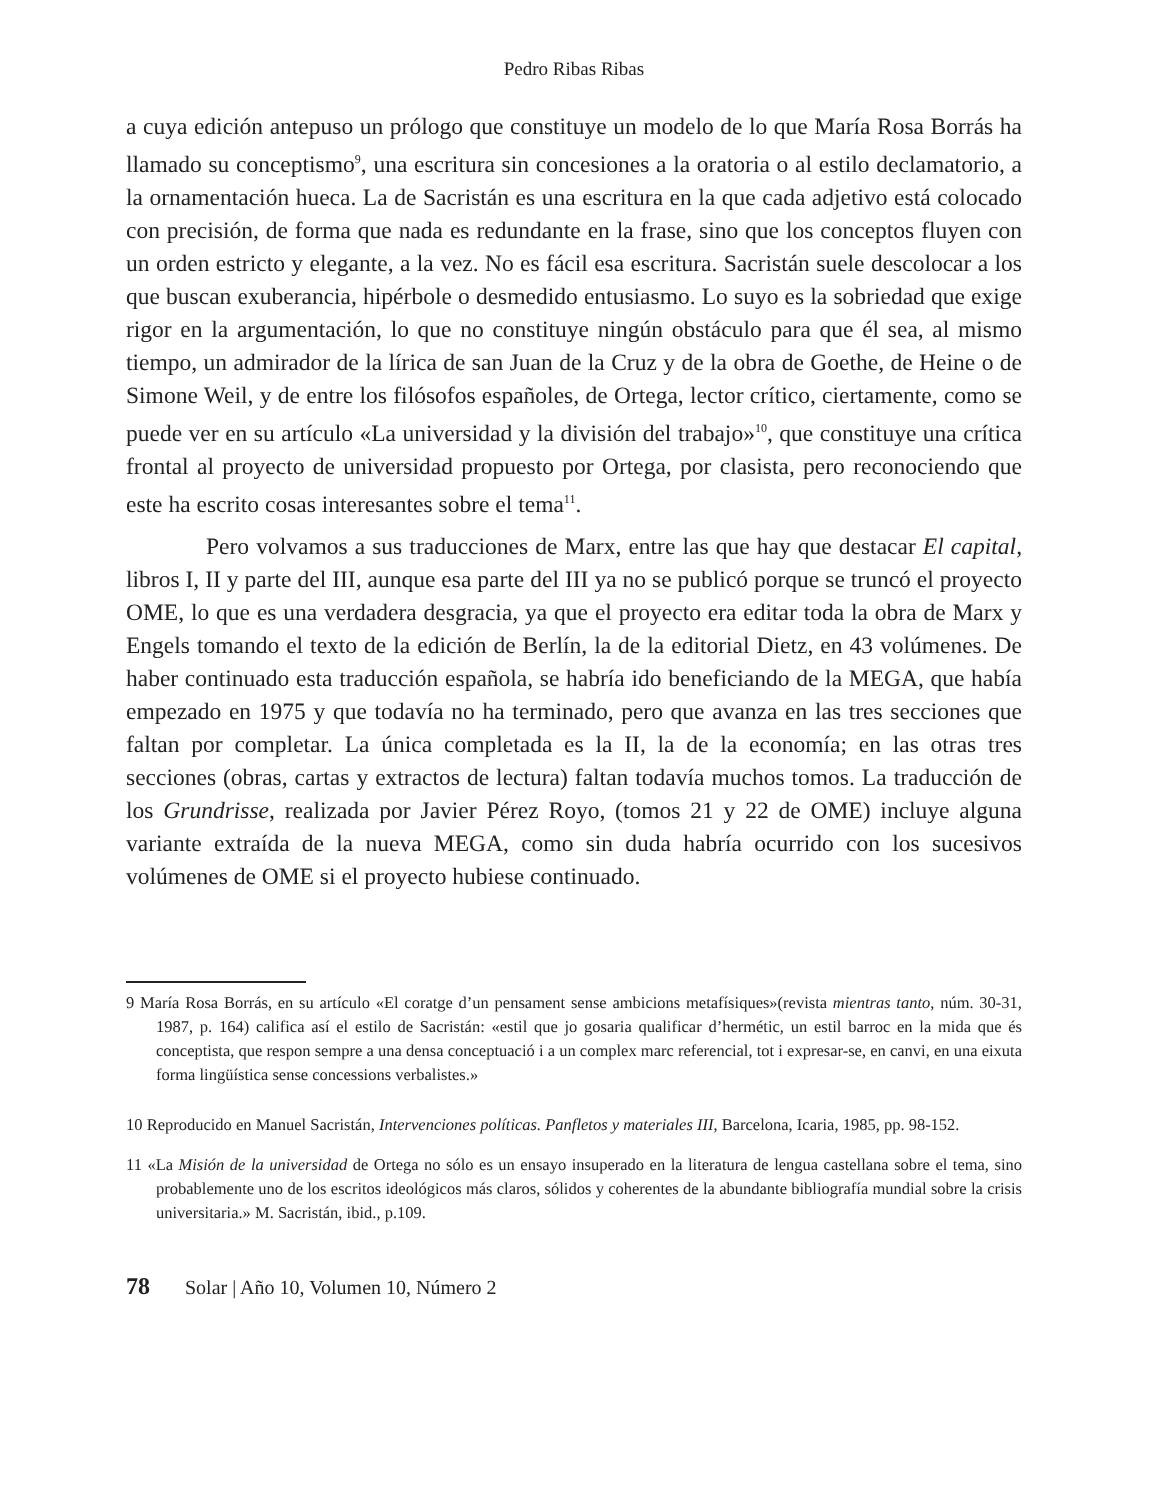Pedro Ribas Ribas
a cuya edición antepuso un prólogo que constituye un modelo de lo que María Rosa Borrás ha llamado su conceptismo<sup>9</sup>, una escritura sin concesiones a la oratoria o al estilo declamatorio, a la ornamentación hueca. La de Sacristán es una escritura en la que cada adjetivo está colocado con precisión, de forma que nada es redundante en la frase, sino que los conceptos fluyen con un orden estricto y elegante, a la vez. No es fácil esa escritura. Sacristán suele descolocar a los que buscan exuberancia, hipérbole o desmedido entusiasmo. Lo suyo es la sobriedad que exige rigor en la argumentación, lo que no constituye ningún obstáculo para que él sea, al mismo tiempo, un admirador de la lírica de san Juan de la Cruz y de la obra de Goethe, de Heine o de Simone Weil, y de entre los filósofos españoles, de Ortega, lector crítico, ciertamente, como se puede ver en su artículo «La universidad y la división del trabajo»<sup>10</sup>, que constituye una crítica frontal al proyecto de universidad propuesto por Ortega, por clasista, pero reconociendo que este ha escrito cosas interesantes sobre el tema<sup>11</sup>.
Pero volvamos a sus traducciones de Marx, entre las que hay que destacar El capital, libros I, II y parte del III, aunque esa parte del III ya no se publicó porque se truncó el proyecto OME, lo que es una verdadera desgracia, ya que el proyecto era editar toda la obra de Marx y Engels tomando el texto de la edición de Berlín, la de la editorial Dietz, en 43 volúmenes. De haber continuado esta traducción española, se habría ido beneficiando de la MEGA, que había empezado en 1975 y que todavía no ha terminado, pero que avanza en las tres secciones que faltan por completar. La única completada es la II, la de la economía; en las otras tres secciones (obras, cartas y extractos de lectura) faltan todavía muchos tomos. La traducción de los Grundrisse, realizada por Javier Pérez Royo, (tomos 21 y 22 de OME) incluye alguna variante extraída de la nueva MEGA, como sin duda habría ocurrido con los sucesivos volúmenes de OME si el proyecto hubiese continuado.
9 María Rosa Borrás, en su artículo «El coratge d’un pensament sense ambicions metafísiques»(revista mientras tanto, núm. 30-31, 1987, p. 164) califica así el estilo de Sacristán: «estil que jo gosaria qualificar d’hermétic, un estil barroc en la mida que és conceptista, que respon sempre a una densa conceptuació i a un complex marc referencial, tot i expresar-se, en canvi, en una eixuta forma lingüística sense concessions verbalistes.»
10 Reproducido en Manuel Sacristán, Intervenciones políticas. Panfletos y materiales III, Barcelona, Icaria, 1985, pp. 98-152.
11 «La Misión de la universidad de Ortega no sólo es un ensayo insuperado en la literatura de lengua castellana sobre el tema, sino probablemente uno de los escritos ideológicos más claros, sólidos y coherentes de la abundante bibliografía mundial sobre la crisis universitaria.» M. Sacristán, ibid., p.109.
78 Solar | Año 10, Volumen 10, Número 2